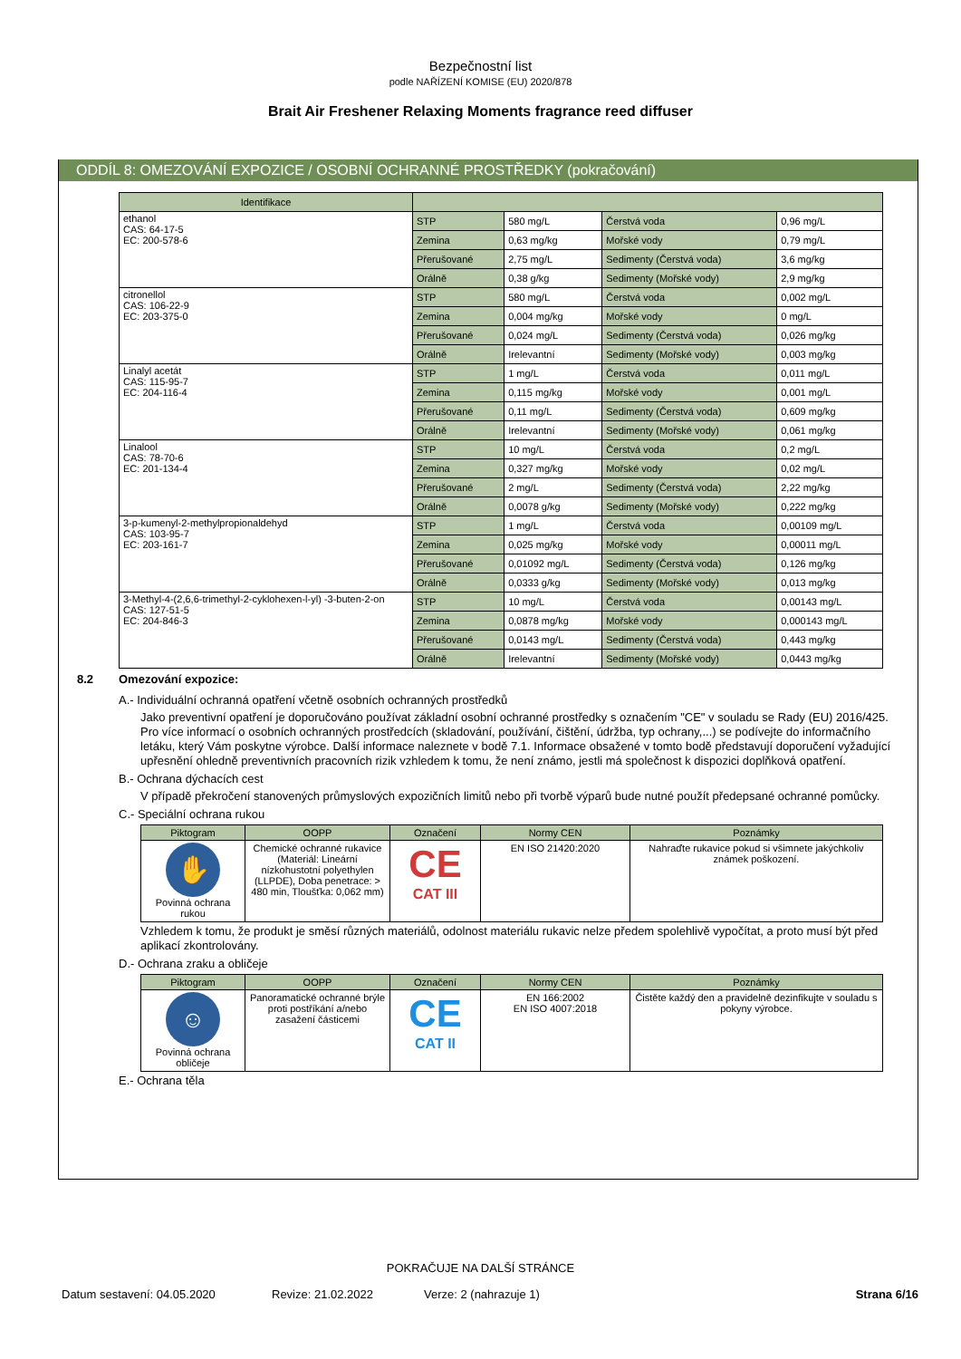Bezpečnostní list
podle NAŘÍZENÍ KOMISE (EU) 2020/878
Brait Air Freshener Relaxing Moments fragrance reed diffuser
ODDÍL 8: OMEZOVÁNÍ EXPOZICE / OSOBNÍ OCHRANNÉ PROSTŘEDKY (pokračování)
| Identifikace | | | | |
| --- | --- | --- | --- | --- |
| ethanol CAS: 64-17-5 EC: 200-578-6 | STP | 580 mg/L | Čerstvá voda | 0,96 mg/L |
| | Zemina | 0,63 mg/kg | Mořské vody | 0,79 mg/L |
| | Přerušované | 2,75 mg/L | Sedimenty (Čerstvá voda) | 3,6 mg/kg |
| | Orálně | 0,38 g/kg | Sedimenty (Mořské vody) | 2,9 mg/kg |
| citronellol CAS: 106-22-9 EC: 203-375-0 | STP | 580 mg/L | Čerstvá voda | 0,002 mg/L |
| | Zemina | 0,004 mg/kg | Mořské vody | 0 mg/L |
| | Přerušované | 0,024 mg/L | Sedimenty (Čerstvá voda) | 0,026 mg/kg |
| | Orálně | Irelevantní | Sedimenty (Mořské vody) | 0,003 mg/kg |
| Linalyl acetát CAS: 115-95-7 EC: 204-116-4 | STP | 1 mg/L | Čerstvá voda | 0,011 mg/L |
| | Zemina | 0,115 mg/kg | Mořské vody | 0,001 mg/L |
| | Přerušované | 0,11 mg/L | Sedimenty (Čerstvá voda) | 0,609 mg/kg |
| | Orálně | Irelevantní | Sedimenty (Mořské vody) | 0,061 mg/kg |
| Linalool CAS: 78-70-6 EC: 201-134-4 | STP | 10 mg/L | Čerstvá voda | 0,2 mg/L |
| | Zemina | 0,327 mg/kg | Mořské vody | 0,02 mg/L |
| | Přerušované | 2 mg/L | Sedimenty (Čerstvá voda) | 2,22 mg/kg |
| | Orálně | 0,0078 g/kg | Sedimenty (Mořské vody) | 0,222 mg/kg |
| 3-p-kumenyl-2-methylpropionaldehyd CAS: 103-95-7 EC: 203-161-7 | STP | 1 mg/L | Čerstvá voda | 0,00109 mg/L |
| | Zemina | 0,025 mg/kg | Mořské vody | 0,00011 mg/L |
| | Přerušované | 0,01092 mg/L | Sedimenty (Čerstvá voda) | 0,126 mg/kg |
| | Orálně | 0,0333 g/kg | Sedimenty (Mořské vody) | 0,013 mg/kg |
| 3-Methyl-4-(2,6,6-trimethyl-2-cyklohexen-l-yl) -3-buten-2-on CAS: 127-51-5 EC: 204-846-3 | STP | 10 mg/L | Čerstvá voda | 0,00143 mg/L |
| | Zemina | 0,0878 mg/kg | Mořské vody | 0,000143 mg/L |
| | Přerušované | 0,0143 mg/L | Sedimenty (Čerstvá voda) | 0,443 mg/kg |
| | Orálně | Irelevantní | Sedimenty (Mořské vody) | 0,0443 mg/kg |
8.2 Omezování expozice:
A.- Individuální ochranná opatření včetně osobních ochranných prostředků
Jako preventivní opatření je doporučováno používat základní osobní ochranné prostředky s označením "CE" v souladu se Rady (EU) 2016/425. Pro více informací o osobních ochranných prostředcích (skladování, používání, čištění, údržba, typ ochrany,...) se podívejte do informačního letáku, který Vám poskytne výrobce. Další informace naleznete v bodě 7.1. Informace obsažené v tomto bodě představují doporučení vyžadující upřesnění ohledně preventivních pracovních rizik vzhledem k tomu, že není známo, jestli má společnost k dispozici doplňková opatření.
B.- Ochrana dýchacích cest
V případě překročení stanovených průmyslových expozičních limitů nebo při tvorbě výparů bude nutné použít předepsané ochranné pomůcky.
C.- Speciální ochrana rukou
| Piktogram | OOPP | Označení | Normy CEN | Poznámky |
| --- | --- | --- | --- | --- |
| ✋ Povinná ochrana rukou | Chemické ochranné rukavice (Materiál: Lineární nízkohustotní polyethylen (LLPDE), Doba penetrace: > 480 min, Tloušťka: 0,062 mm) | CE CAT III | EN ISO 21420:2020 | Nahraďte rukavice pokud si všimnete jakýchkoliv známek poškození. |
Vzhledem k tomu, že produkt je směsí různých materiálů, odolnost materiálu rukavic nelze předem spolehlivě vypočítat, a proto musí být před aplikací zkontrolovány.
D.- Ochrana zraku a obličeje
| Piktogram | OOPP | Označení | Normy CEN | Poznámky |
| --- | --- | --- | --- | --- |
| ☺ Povinná ochrana obličeje | Panoramatické ochranné brýle proti postříkání a/nebo zasažení částicemi | CE CAT II | EN 166:2002 EN ISO 4007:2018 | Čistěte každý den a pravidelně dezinfikujte v souladu s pokyny výrobce. |
E.- Ochrana těla
POKRAČUJE NA DALŠÍ STRÁNCE
Datum sestavení: 04.05.2020 Revize: 21.02.2022 Verze: 2 (nahrazuje 1) Strana 6/16